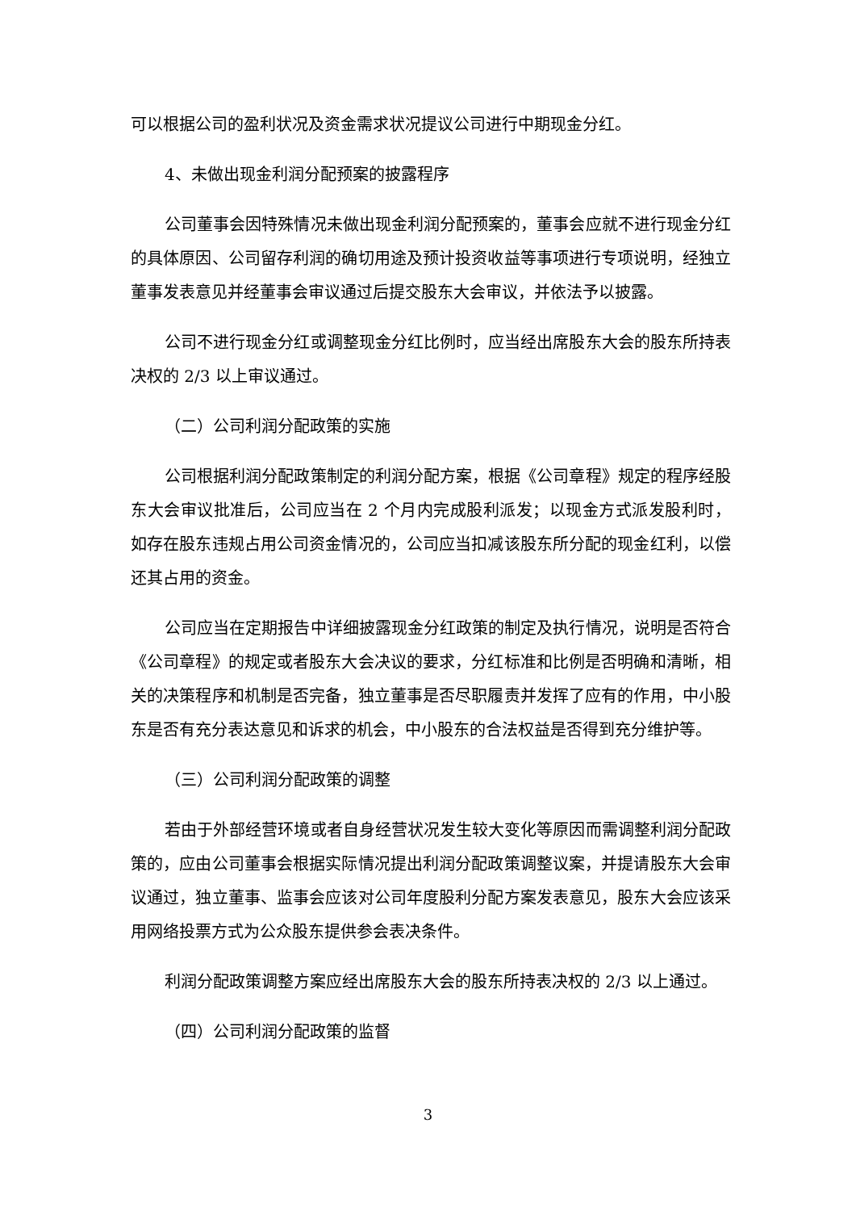可以根据公司的盈利状况及资金需求状况提议公司进行中期现金分红。
4、未做出现金利润分配预案的披露程序
公司董事会因特殊情况未做出现金利润分配预案的，董事会应就不进行现金分红的具体原因、公司留存利润的确切用途及预计投资收益等事项进行专项说明，经独立董事发表意见并经董事会审议通过后提交股东大会审议，并依法予以披露。
公司不进行现金分红或调整现金分红比例时，应当经出席股东大会的股东所持表决权的 2/3 以上审议通过。
（二）公司利润分配政策的实施
公司根据利润分配政策制定的利润分配方案，根据《公司章程》规定的程序经股东大会审议批准后，公司应当在 2 个月内完成股利派发；以现金方式派发股利时，如存在股东违规占用公司资金情况的，公司应当扣减该股东所分配的现金红利，以偿还其占用的资金。
公司应当在定期报告中详细披露现金分红政策的制定及执行情况，说明是否符合《公司章程》的规定或者股东大会决议的要求，分红标准和比例是否明确和清晰，相关的决策程序和机制是否完备，独立董事是否尽职履责并发挥了应有的作用，中小股东是否有充分表达意见和诉求的机会，中小股东的合法权益是否得到充分维护等。
（三）公司利润分配政策的调整
若由于外部经营环境或者自身经营状况发生较大变化等原因而需调整利润分配政策的，应由公司董事会根据实际情况提出利润分配政策调整议案，并提请股东大会审议通过，独立董事、监事会应该对公司年度股利分配方案发表意见，股东大会应该采用网络投票方式为公众股东提供参会表决条件。
利润分配政策调整方案应经出席股东大会的股东所持表决权的 2/3 以上通过。
（四）公司利润分配政策的监督
3